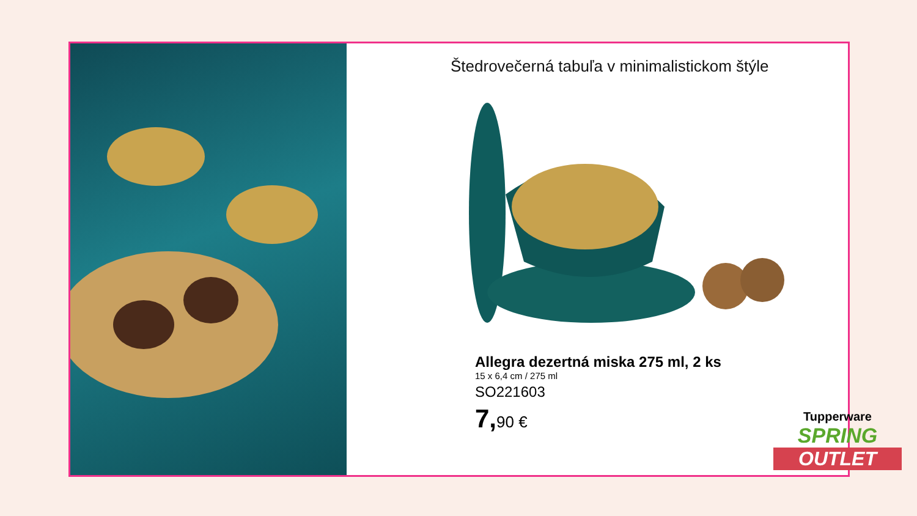Štedrovečerná tabuľa v minimalistickom štýle
Allegra dezertná miska 275 ml, 2 ks
15 x 6,4 cm / 275 ml
SO221603
7, 90 €
Tupperware
SPRING
OUTLET